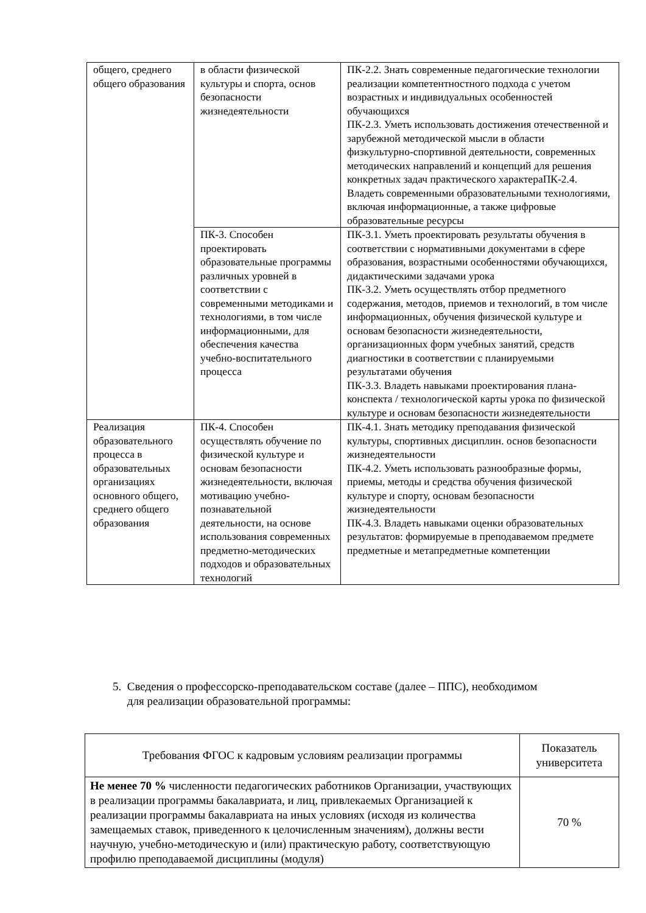| общего, среднего общего образования | в области физической культуры и спорта, основ безопасности жизнедеятельности | ПК-2.2. Знать современные педагогические технологии реализации компетентностного подхода с учетом возрастных и индивидуальных особенностей обучающихся ПК-2.3. Уметь использовать достижения отечественной и зарубежной методической мысли в области физкультурно-спортивной деятельности, современных методических направлений и концепций для решения конкретных задач практического характераПК-2.4. Владеть современными образовательными технологиями, включая информационные, а также цифровые образовательные ресурсы |
| | ПК-3. Способен проектировать образовательные программы различных уровней в соответствии с современными методиками и технологиями, в том числе информационными, для обеспечения качества учебно-воспитательного процесса | ПК-3.1. Уметь проектировать результаты обучения в соответствии с нормативными документами в сфере образования, возрастными особенностями обучающихся, дидактическими задачами урока ПК-3.2. Уметь осуществлять отбор предметного содержания, методов, приемов и технологий, в том числе информационных, обучения физической культуре и основам безопасности жизнедеятельности, организационных форм учебных занятий, средств диагностики в соответствии с планируемыми результатами обучения ПК-3.3. Владеть навыками проектирования плана-конспекта / технологической карты урока по физической культуре и основам безопасности жизнедеятельности |
| Реализация образовательного процесса в образовательных организациях основного общего, среднего общего образования | ПК-4. Способен осуществлять обучение по физической культуре и основам безопасности жизнедеятельности, включая мотивацию учебно-познавательной деятельности, на основе использования современных предметно-методических подходов и образовательных технологий | ПК-4.1. Знать методику преподавания физической культуры, спортивных дисциплин. основ безопасности жизнедеятельности ПК-4.2. Уметь использовать разнообразные формы, приемы, методы и средства обучения физической культуре и спорту, основам безопасности жизнедеятельности ПК-4.3. Владеть навыками оценки образовательных результатов: формируемые в преподаваемом предмете предметные и метапредметные компетенции |
5. Сведения о профессорско-преподавательском составе (далее – ППС), необходимом
для реализации образовательной программы:
| Требования ФГОС к кадровым условиям реализации программы | Показатель университета |
| --- | --- |
| Не менее 70 % численности педагогических работников Организации, участвующих в реализации программы бакалавриата, и лиц, привлекаемых Организацией к реализации программы бакалавриата на иных условиях (исходя из количества замещаемых ставок, приведенного к целочисленным значениям), должны вести научную, учебно-методическую и (или) практическую работу, соответствующую профилю преподаваемой дисциплины (модуля) | 70 % |